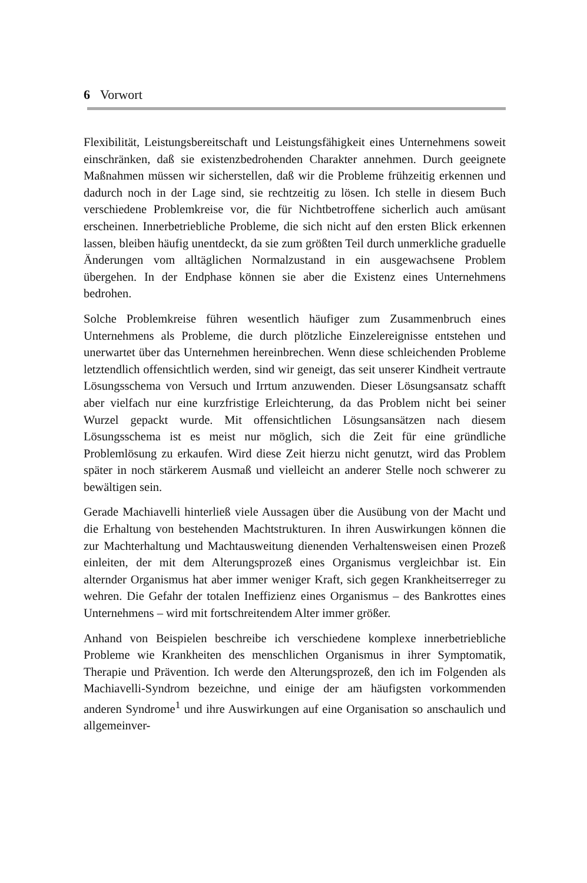6 Vorwort
Flexibilität, Leistungsbereitschaft und Leistungsfähigkeit eines Unternehmens soweit einschränken, daß sie existenzbedrohenden Charakter annehmen. Durch geeignete Maßnahmen müssen wir sicherstellen, daß wir die Probleme frühzeitig erkennen und dadurch noch in der Lage sind, sie rechtzeitig zu lösen. Ich stelle in diesem Buch verschiedene Problemkreise vor, die für Nichtbetroffene sicherlich auch amüsant erscheinen. Innerbetriebliche Probleme, die sich nicht auf den ersten Blick erkennen lassen, bleiben häufig unentdeckt, da sie zum größten Teil durch unmerkliche graduelle Änderungen vom alltäglichen Normalzustand in ein ausgewachsene Problem übergehen. In der Endphase können sie aber die Existenz eines Unternehmens bedrohen.
Solche Problemkreise führen wesentlich häufiger zum Zusammenbruch eines Unternehmens als Probleme, die durch plötzliche Einzelereignisse entstehen und unerwartet über das Unternehmen hereinbrechen. Wenn diese schleichenden Probleme letztendlich offensichtlich werden, sind wir geneigt, das seit unserer Kindheit vertraute Lösungsschema von Versuch und Irrtum anzuwenden. Dieser Lösungsansatz schafft aber vielfach nur eine kurzfristige Erleichterung, da das Problem nicht bei seiner Wurzel gepackt wurde. Mit offensichtlichen Lösungsansätzen nach diesem Lösungsschema ist es meist nur möglich, sich die Zeit für eine gründliche Problemlösung zu erkaufen. Wird diese Zeit hierzu nicht genutzt, wird das Problem später in noch stärkerem Ausmaß und vielleicht an anderer Stelle noch schwerer zu bewältigen sein.
Gerade Machiavelli hinterließ viele Aussagen über die Ausübung von der Macht und die Erhaltung von bestehenden Machtstrukturen. In ihren Auswirkungen können die zur Machterhaltung und Machtausweitung dienenden Verhaltensweisen einen Prozeß einleiten, der mit dem Alterungsprozeß eines Organismus vergleichbar ist. Ein alternder Organismus hat aber immer weniger Kraft, sich gegen Krankheitserreger zu wehren. Die Gefahr der totalen Ineffizienz eines Organismus – des Bankrottes eines Unternehmens – wird mit fortschreitendem Alter immer größer.
Anhand von Beispielen beschreibe ich verschiedene komplexe innerbetriebliche Probleme wie Krankheiten des menschlichen Organismus in ihrer Symptomatik, Therapie und Prävention. Ich werde den Alterungsprozeß, den ich im Folgenden als Machiavelli-Syndrom bezeichne, und einige der am häufigsten vorkommenden anderen Syndrome<sup>1</sup> und ihre Auswirkungen auf eine Organisation so anschaulich und allgemeinver-